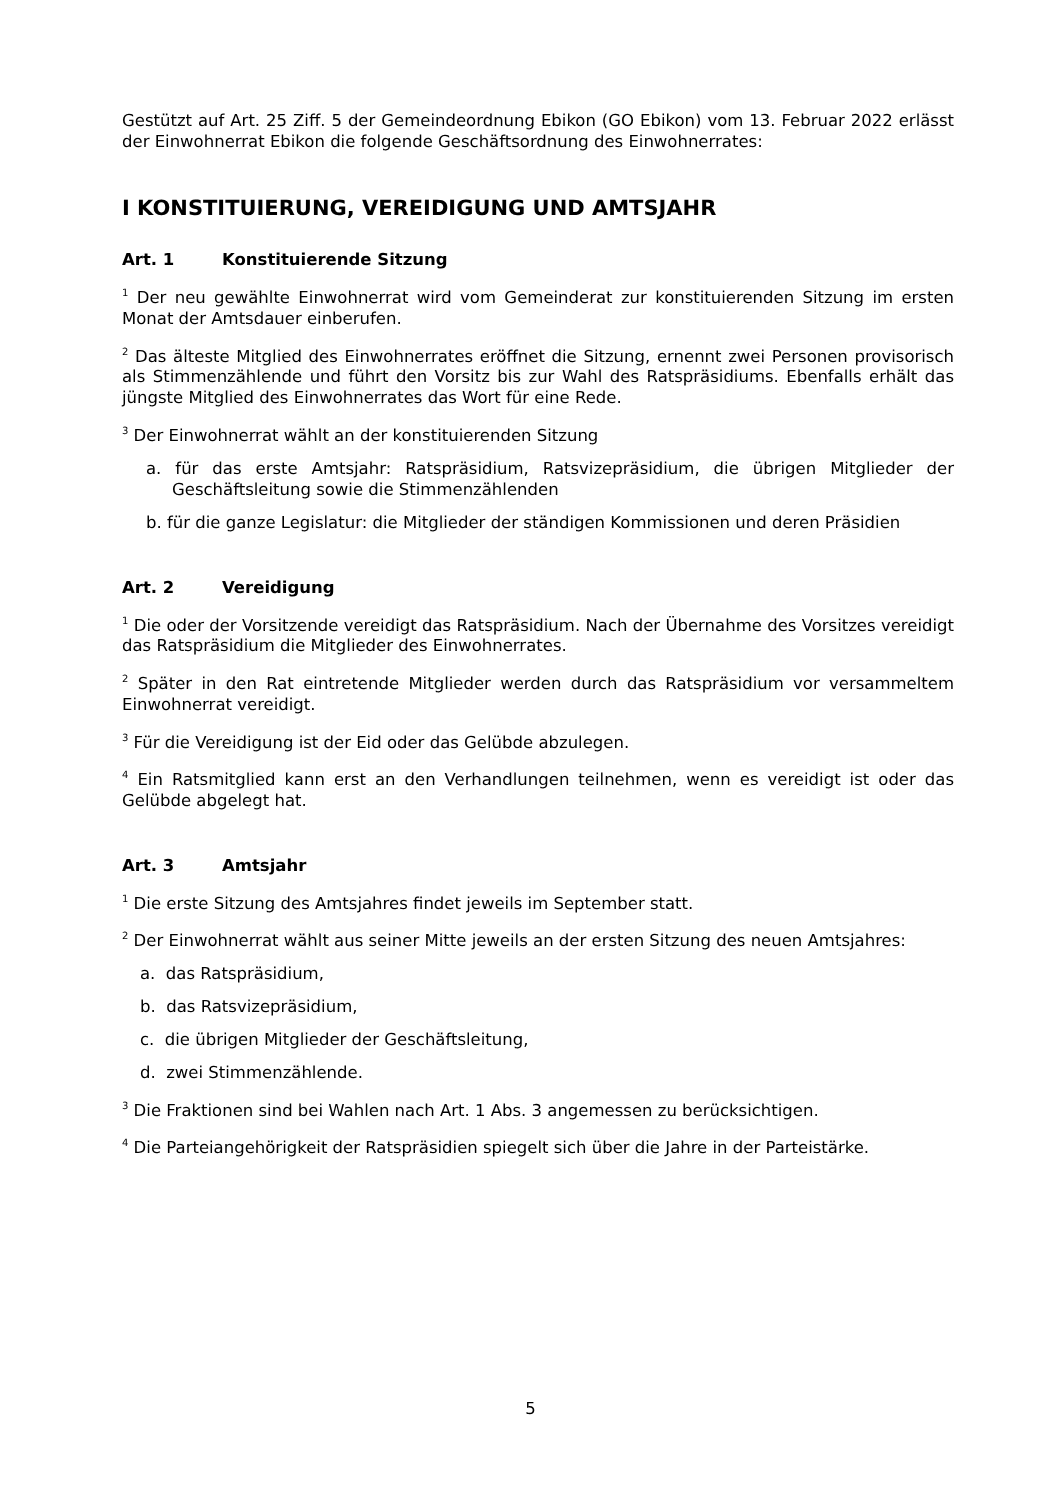Gestützt auf Art. 25 Ziff. 5 der Gemeindeordnung Ebikon (GO Ebikon) vom 13. Februar 2022 erlässt der Einwohnerrat Ebikon die folgende Geschäftsordnung des Einwohnerrates:
I KONSTITUIERUNG, VEREIDIGUNG UND AMTSJAHR
Art. 1 Konstituierende Sitzung
<sup>1</sup> Der neu gewählte Einwohnerrat wird vom Gemeinderat zur konstituierenden Sitzung im ersten Monat der Amtsdauer einberufen.
<sup>2</sup> Das älteste Mitglied des Einwohnerrates eröffnet die Sitzung, ernennt zwei Personen provisorisch als Stimmenzählende und führt den Vorsitz bis zur Wahl des Ratspräsidiums. Ebenfalls erhält das jüngste Mitglied des Einwohnerrates das Wort für eine Rede.
<sup>3</sup> Der Einwohnerrat wählt an der konstituierenden Sitzung
a. für das erste Amtsjahr: Ratspräsidium, Ratsvizepräsidium, die übrigen Mitglieder der Geschäftsleitung sowie die Stimmenzählenden
b. für die ganze Legislatur: die Mitglieder der ständigen Kommissionen und deren Präsidien
Art. 2 Vereidigung
<sup>1</sup> Die oder der Vorsitzende vereidigt das Ratspräsidium. Nach der Übernahme des Vorsitzes vereidigt das Ratspräsidium die Mitglieder des Einwohnerrates.
<sup>2</sup> Später in den Rat eintretende Mitglieder werden durch das Ratspräsidium vor versammeltem Einwohnerrat vereidigt.
<sup>3</sup> Für die Vereidigung ist der Eid oder das Gelübde abzulegen.
<sup>4</sup> Ein Ratsmitglied kann erst an den Verhandlungen teilnehmen, wenn es vereidigt ist oder das Gelübde abgelegt hat.
Art. 3 Amtsjahr
<sup>1</sup> Die erste Sitzung des Amtsjahres findet jeweils im September statt.
<sup>2</sup> Der Einwohnerrat wählt aus seiner Mitte jeweils an der ersten Sitzung des neuen Amtsjahres:
a. das Ratspräsidium,
b. das Ratsvizepräsidium,
c. die übrigen Mitglieder der Geschäftsleitung,
d. zwei Stimmenzählende.
<sup>3</sup> Die Fraktionen sind bei Wahlen nach Art. 1 Abs. 3 angemessen zu berücksichtigen.
<sup>4</sup> Die Parteiangehörigkeit der Ratspräsidien spiegelt sich über die Jahre in der Parteistärke.
5